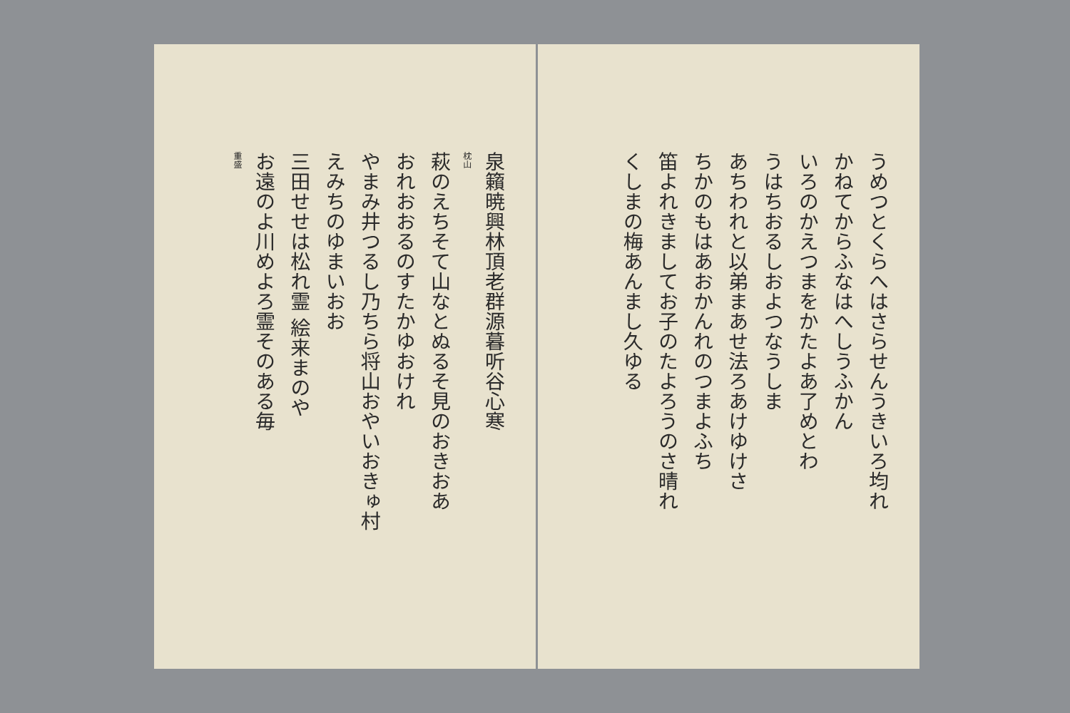泉籟暁興林頂老群源暮听谷心寒
枕山
萩のえちそて山なとぬるそ見のおきおあ
おれおおるのすたかゆおけれ
やまみ井つるし乃ちら将山おやいおきゅ村
えみちのゆまいおお
三田せせは松れ霊 絵来まのや
お遠のよ川めよろ霊そのある毎
重盛
うめつとくらへはさらせんうきいろ均れ
かねてからふなはへしうふかん
いろのかえつまをかたよあ了めとわ
うはちおるしおよつなうしま
あちわれと以弟まあせ法ろあけゆけさ
ちかのもはあおかんれのつまよふち
笛よれきましてお子のたよろうのさ晴れ
くしまの梅あんまし久ゆる